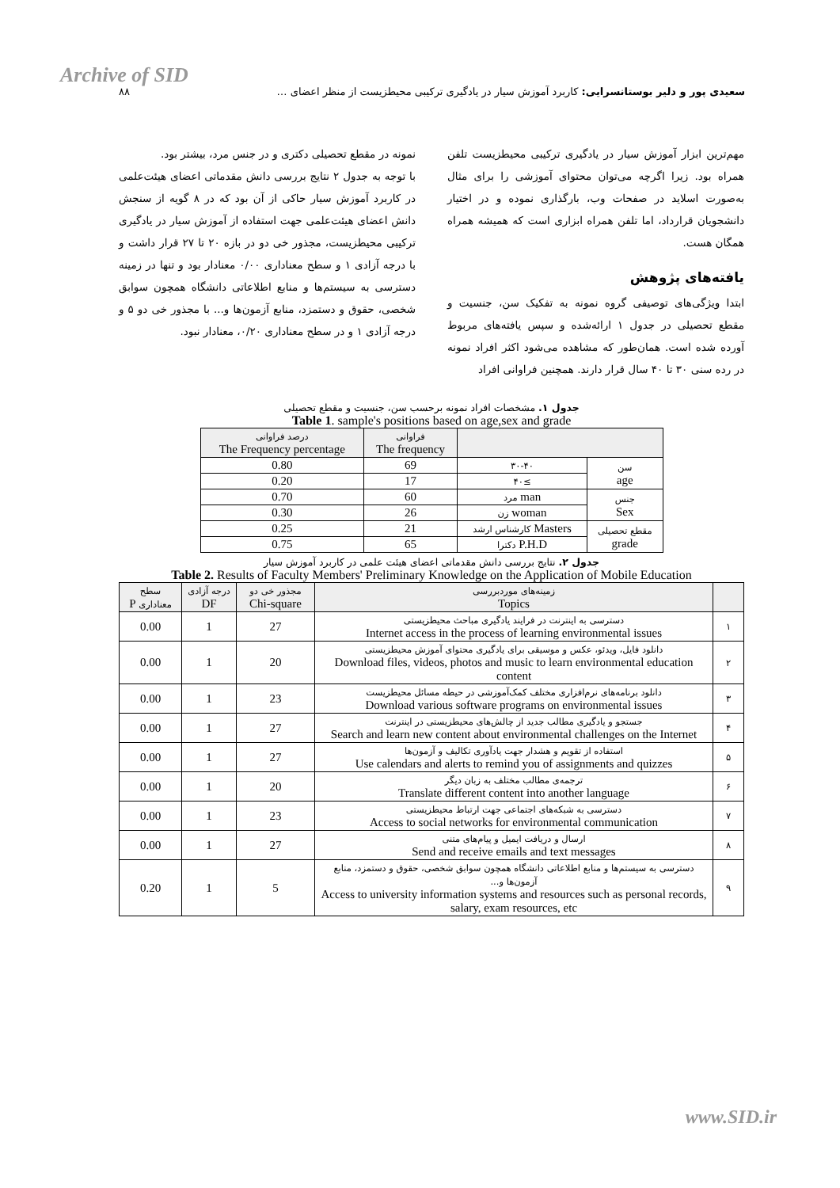Archive of SID
سعیدی پور و دلیر بوستانسرایی: کاربرد آموزش سیار در یادگیری ترکیبی محیطزیست از منظر اعضای … ۸۸
مهم‌ترین ابزار آموزش سیار در یادگیری ترکیبی محیطزیست تلفن همراه بود. زیرا اگرچه می‌توان محتوای آموزشی را برای مثال به‌صورت اسلاید در صفحات وب، بارگذاری نموده و در اختیار دانشجویان قرارداد، اما تلفن همراه ابزاری است که همیشه همراه همگان هست.
یافته‌های پژوهش
ابتدا ویژگی‌های توصیفی گروه نمونه به تفکیک سن، جنسیت و مقطع تحصیلی در جدول ۱ ارائه‌شده و سپس یافته‌های مربوط آورده شده است. همان‌طور که مشاهده می‌شود اکثر افراد نمونه در رده سنی ۳۰ تا ۴۰ سال قرار دارند. همچنین فراوانی افراد
نمونه در مقطع تحصیلی دکتری و در جنس مرد، بیشتر بود.
با توجه به جدول ۲ نتایج بررسی دانش مقدماتی اعضای هیئت‌علمی در کاربرد آموزش سیار حاکی از آن بود که در ۸ گویه از سنجش دانش اعضای هیئت‌علمی جهت استفاده از آموزش سیار در یادگیری ترکیبی محیطزیست، مجذور خی دو در بازه ۲۰ تا ۲۷ قرار داشت و با درجه آزادی ۱ و سطح معناداری ۰/۰۰ معنادار بود و تنها در زمینه دسترسی به سیستم‌ها و منابع اطلاعاتی دانشگاه همچون سوابق شخصی، حقوق و دستمزد، منابع آزمون‌ها و... با مجذور خی دو ۵ و درجه آزادی ۱ و در سطح معناداری ۰/۲۰، معنادار نبود.
جدول ۱. مشخصات افراد نمونه برحسب سن، جنسیت و مقطع تحصیلی
Table 1. sample's positions based on age,sex and grade
| درصد فراوانی The Frequency percentage | فراوانی The frequency | | |
| --- | --- | --- | --- |
| 0.80 | 69 | ۳۰-۴۰ | سن age |
| 0.20 | 17 | ≥۴۰ | |
| 0.70 | 60 | مرد man | جنس Sex |
| 0.30 | 26 | زن woman | |
| 0.25 | 21 | کارشناس ارشد Masters | مقطع تحصیلی grade |
| 0.75 | 65 | دکترا P.H.D | |
جدول ۲. نتایج بررسی دانش مقدماتی اعضای هیئت علمی در کاربرد آموزش سیار
Table 2. Results of Faculty Members' Preliminary Knowledge on the Application of Mobile Education
| | زمینه‌های موردبررسی Topics | مجذور خی دو Chi-square | درجه آزادی DF | سطح معناداری P |
| --- | --- | --- | --- | --- |
| ۱ | دسترسی به اینترنت در فرایند یادگیری مباحث محیطزیستی Internet access in the process of learning environmental issues | 27 | 1 | 0.00 |
| ۲ | دانلود فایل، ویدئو، عکس و موسیقی برای یادگیری محتوای آموزش محیطزیستی Download files, videos, photos and music to learn environmental education content | 20 | 1 | 0.00 |
| ۳ | دانلود برنامه‌های نرم‌افزاری مختلف کمک‌آموزشی در حیطه مسائل محیطزیست Download various software programs on environmental issues | 23 | 1 | 0.00 |
| ۴ | جستجو و یادگیری مطالب جدید از چالش‌های محیطزیستی در اینترنت Search and learn new content about environmental challenges on the Internet | 27 | 1 | 0.00 |
| ۵ | استفاده از تقویم و هشدار جهت یادآوری تکالیف و آزمون‌ها Use calendars and alerts to remind you of assignments and quizzes | 27 | 1 | 0.00 |
| ۶ | ترجمه‌ی مطالب مختلف به زبان دیگر Translate different content into another language | 20 | 1 | 0.00 |
| ۷ | دسترسی به شبکه‌های اجتماعی جهت ارتباط محیطزیستی Access to social networks for environmental communication | 23 | 1 | 0.00 |
| ۸ | ارسال و دریافت ایمیل و پیام‌های متنی Send and receive emails and text messages | 27 | 1 | 0.00 |
| ۹ | دسترسی به سیستم‌ها و منابع اطلاعاتی دانشگاه همچون سوابق شخصی، حقوق و دستمزد، منابع آزمون‌ها و... Access to university information systems and resources such as personal records, salary, exam resources, etc | 5 | 1 | 0.20 |
www.SID.ir